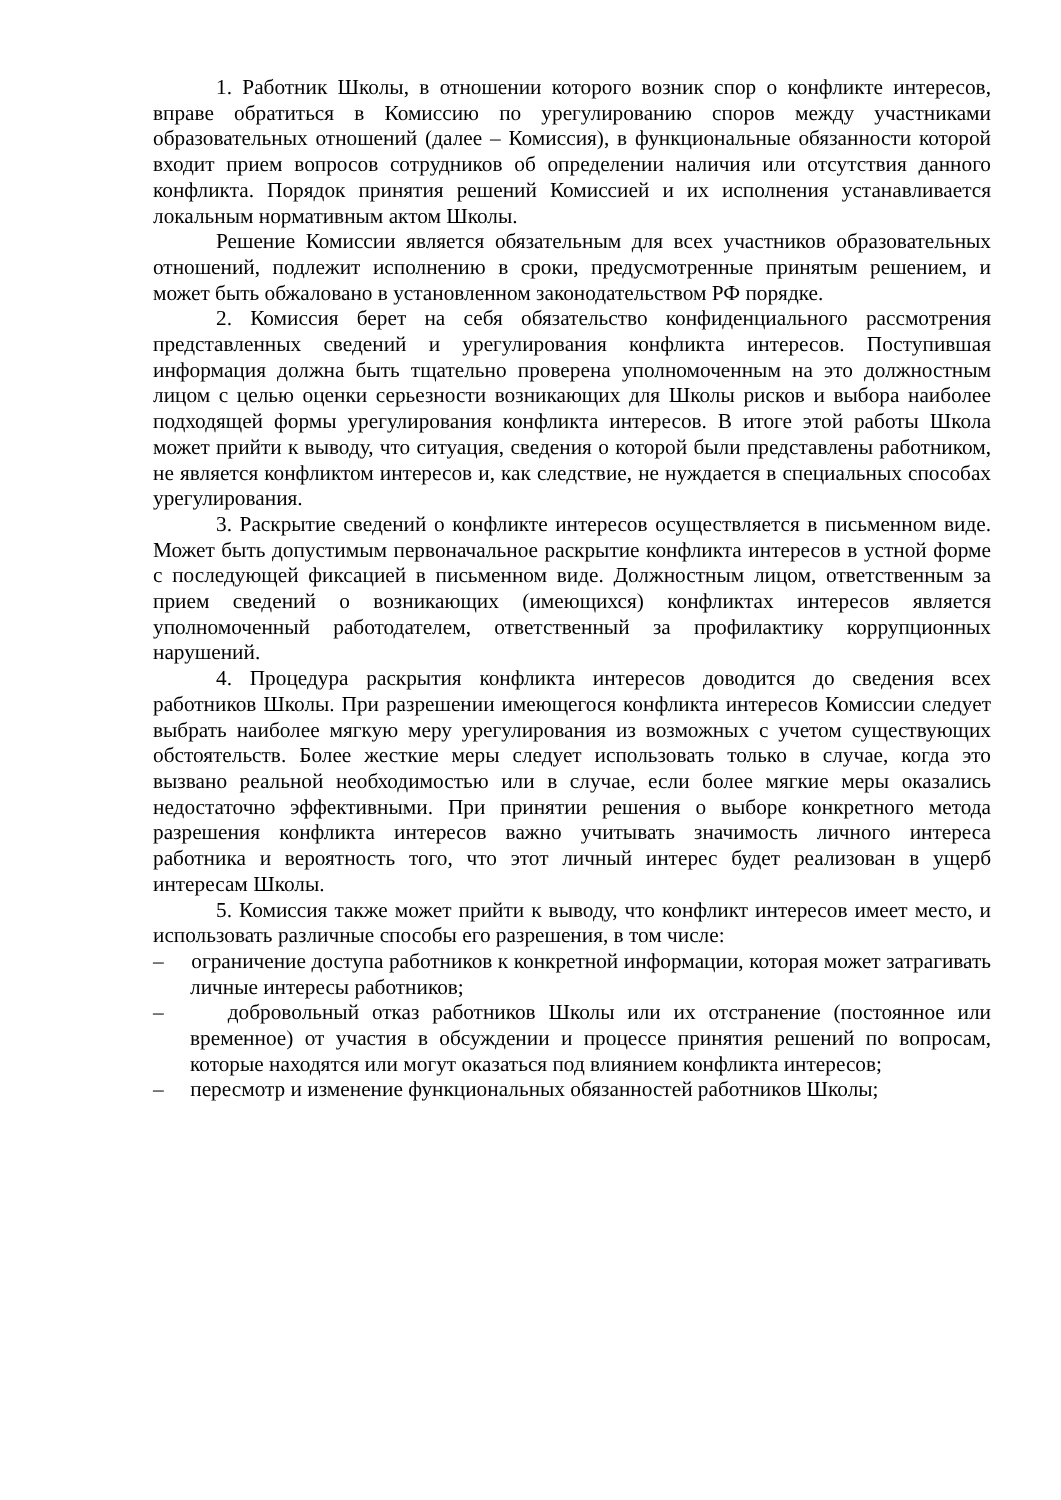1. Работник Школы, в отношении которого возник спор о конфликте интересов, вправе обратиться в Комиссию по урегулированию споров между участниками образовательных отношений (далее – Комиссия), в функциональные обязанности которой входит прием вопросов сотрудников об определении наличия или отсутствия данного конфликта. Порядок принятия решений Комиссией и их исполнения устанавливается локальным нормативным актом Школы.
Решение Комиссии является обязательным для всех участников образовательных отношений, подлежит исполнению в сроки, предусмотренные принятым решением, и может быть обжаловано в установленном законодательством РФ порядке.
2. Комиссия берет на себя обязательство конфиденциального рассмотрения представленных сведений и урегулирования конфликта интересов. Поступившая информация должна быть тщательно проверена уполномоченным на это должностным лицом с целью оценки серьезности возникающих для Школы рисков и выбора наиболее подходящей формы урегулирования конфликта интересов. В итоге этой работы Школа может прийти к выводу, что ситуация, сведения о которой были представлены работником, не является конфликтом интересов и, как следствие, не нуждается в специальных способах урегулирования.
3. Раскрытие сведений о конфликте интересов осуществляется в письменном виде. Может быть допустимым первоначальное раскрытие конфликта интересов в устной форме с последующей фиксацией в письменном виде. Должностным лицом, ответственным за прием сведений о возникающих (имеющихся) конфликтах интересов является уполномоченный работодателем, ответственный за профилактику коррупционных нарушений.
4. Процедура раскрытия конфликта интересов доводится до сведения всех работников Школы. При разрешении имеющегося конфликта интересов Комиссии следует выбрать наиболее мягкую меру урегулирования из возможных с учетом существующих обстоятельств. Более жесткие меры следует использовать только в случае, когда это вызвано реальной необходимостью или в случае, если более мягкие меры оказались недостаточно эффективными. При принятии решения о выборе конкретного метода разрешения конфликта интересов важно учитывать значимость личного интереса работника и вероятность того, что этот личный интерес будет реализован в ущерб интересам Школы.
5. Комиссия также может прийти к выводу, что конфликт интересов имеет место, и использовать различные способы его разрешения, в том числе:
– ограничение доступа работников к конкретной информации, которая может затрагивать личные интересы работников;
– добровольный отказ работников Школы или их отстранение (постоянное или временное) от участия в обсуждении и процессе принятия решений по вопросам, которые находятся или могут оказаться под влиянием конфликта интересов;
– пересмотр и изменение функциональных обязанностей работников Школы;